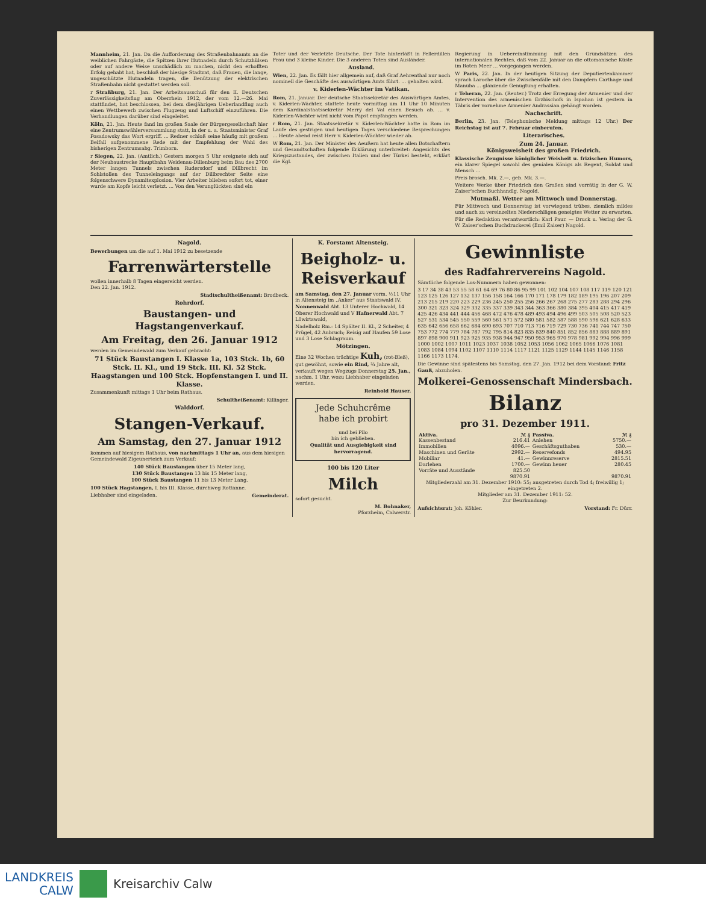Mannheim, 21. Jan. Da die Aufforderung des Straßenbahnamts an die weiblichen Fahrgäste, die Spitzen ihrer Hutnadeln durch Schutzhülsen oder auf andere Weise unschädlich zu machen, nicht den erhofften Erfolg gehabt hat, beschloß der hiesige Stadtrat, daß Frauen, die lange, ungeschützte Hutnadeln tragen, die Benützung der elektrischen Straßenbahn nicht gestattet werden soll.
r Straßburg, 21. Jan. Der Arbeitsausschuß für den II. Deutschen Zuverlässigkeitsflug am Oberrhein 1912, der vom 12.—26. Mai stattfindet, hat beschlossen, bei dem diesjährigen Ueberlandflug auch einen Wettbewerb zwischen Flugzeug und Luftschiff einzuführen. Die Verhandlungen darüber sind eingeleitet.
Köln, 21. Jan. Heute fand im großen Saale der Bürgergesellschaft hier eine Zentrumswählerversammlung statt, in der u. a. Staatsminister Graf Posadowsky das Wort ergriff. ... Redner schloß seine häufig mit großem Beifall aufgenommene Rede mit der Empfehlung der Wahl des bisherigen Zentrumsabg. Trimborn.
r Siegen, 22. Jan. (Amtlich.) Gestern morgen 5 Uhr ereignete sich auf der Neubaustrecke Hauptbahn Weidenau-Dillenburg beim Bau des 2700 Meter langen Tunnels zwischen Rudersdorf und Dillbrecht im Sohlstollen des Tunneleingangs auf der Dillbrechter Seite eine folgenschwere Dynamitexplosion. Vier Arbeiter blieben sofort tot, einer wurde am Kopfe leicht verletzt. ... Von den Verunglückten sind ein
Toter und der Verletzte Deutsche. Der Tote hinterläßt in Fellerdillen Frau und 3 kleine Kinder. Die 3 anderen Toten sind Ausländer.
Ausland.
Wien, 22. Jan. Es fällt hier allgemein auf, daß Graf Aehrenthal nur noch nominell die Geschäfte des auswärtigen Amts führt. ... gehalten wird.
v. Kiderlen-Wächter im Vatikan.
Rom, 21. Januar. Der deutsche Staatssekretär des Auswärtigen Amtes, v. Kiderlen-Wächter, stattete heute vormittag um 11 Uhr 10 Minuten dem Kardinalstaatssekretär Merry del Val einen Besuch ab. ... v. Kiderlen-Wächter wird nicht vom Papst empfangen werden.
r Rom, 21. Jan. Staatssekretär v. Kiderlen-Wächter hatte in Rom im Laufe des gestrigen und heutigen Tages verschiedene Besprechungen ... Heute abend reist Herr v. Kiderlen-Wächter wieder ab.
W Rom, 21. Jan. Der Minister des Aeußern hat heute allen Botschaftern und Gesandtschaften folgende Erklärung unterbreitet: Angesichts des Kriegszustandes, der zwischen Italien und der Türkei besteht, erklärt die Kgl.
Regierung in Uebereinstimmung mit den Grundsätzen des internationalen Rechtes, daß vom 22. Januar an die ottomanische Küste im Roten Meer ... vorgegangen werden.
W Paris, 22. Jan. In der heutigen Sitzung der Deputiertenkammer sprach Laroche über die Zwischenfälle mit den Dampfern Carthage und Manuba ... glänzende Genugtung erhalten.
r Teheran, 22. Jan. (Reuter.) Trotz der Erregung der Armenier und der Intervention des armenischen Erzbischofs in Ispahan ist gestern in Täbris der vornehme Armenier Andrassian gehängt worden.
Nachschrift.
Berlin, 23. Jan. (Telephonische Meldung mittags 12 Uhr.) Der Reichstag ist auf 7. Februar einberufen.
Literarisches.
Zum 24. Januar.
Königsweisheit des großen Friedrich.
Klassische Zeugnisse königlicher Weisheit u. frizischen Humors, ein klarer Spiegel sowohl des genialen Königs als Regent, Soldat und Mensch ...
Preis brosch. Mk. 2.—, geb. Mk. 3.—.
Weitere Werke über Friedrich den Großen sind vorrätig in der G. W. Zaiser'schen Buchhandlg. Nagold.
Mutmaßl. Wetter am Mittwoch und Donnerstag.
Für Mittwoch und Donnerstag ist vorwiegend trübes, ziemlich mildes und auch zu vereinzelten Niederschlägen geneigtes Wetter zu erwarten.
Für die Redaktion verantwortlich: Karl Paur. — Druck u. Verlag der G. W. Zaiser'schen Buchdruckerei (Emil Zaiser) Nagold.
Nagold.
Bewerbungen um die auf 1. Mai 1912 zu besetzende
Farrenwärterstelle
wollen innerhalb 8 Tagen eingereicht werden.
Den 22. Jan. 1912.
Stadtschultheißenamt: Brodbeck.
Rohrdorf.
Baustangen- und Hagstangenverkauf.
Am Freitag, den 26. Januar 1912
werden im Gemeindewald zum Verkauf gebracht:
71 Stück Baustangen I. Klasse 1a, 103 Stck. 1b, 60 Stck. II. Kl., und 19 Stck. III. Kl. 52 Stck. Haagstangen und 100 Stck. Hopfenstangen I. und II. Klasse.
Zusammenkunft mittags 1 Uhr beim Rathaus.
Schultheißenamt: Killinger.
Walddorf.
Stangen-Verkauf.
Am Samstag, den 27. Januar 1912
kommen auf hiesigem Rathaus, von nachmittags 1 Uhr an, aus dem hiesigen Gemeindewald Zigeunerteich zum Verkauf:
140 Stück Baustangen über 15 Meter lang,
130 Stück Baustangen 13 bis 15 Meter lang,
100 Stück Baustangen 11 bis 13 Meter Lang,
100 Stück Hagstangen, I. bis III. Klasse, durchweg Rottanne.
Liebhaber sind eingeladen. Gemeinderat.
K. Forstamt Altensteig.
Beigholz- u. Reisverkauf
am Samstag, den 27. Januar vorm. ½11 Uhr in Altensteig im „Anker" aus Staatswald IV. Nonnenwald Abt. 13 Unterer Hochwald, 14 Oberer Hochwald und V Hafnerwald Abt. 7 Löwirtswald,
Nadelholz Rm.: 14 Spälter II. Kl., 2 Scheiter, 4 Prügel, 42 Anbruch; Reisig auf Haufen 59 Lose und 3 Lose Schlagraum.
Mötzingen.
Eine 32 Wochen trächtige Kuh, (rot-Bleß), gut gewöhnt, sowie ein Rind, ¾ Jahre alt, verkauft wegen Wegzugs Donnerstag 25. Jan., nachm. 1 Uhr, wozu Liebhaber eingeladen werden.
Reinhold Hauser.
Jede Schuhcrême
habe ich probirt
und bei Pilo
bin ich geblieben.
Qualität und Ausgiebigkeit sind hervorragend.
100 bis 120 Liter
Milch
sofort gesucht.
M. Bohnaker,
Pforzheim, Calwerstr.
Gewinnliste
des Radfahrervereins Nagold.
Sämtliche folgende Los-Nummern haben gewonnen:
3 17 34 38 43 53 55 58 61 64 69 76 80 86 95 99 101 102 104 107 108 117 119 120 121 123 125 126 127 132 137 156 158 164 166 170 171 178 179 182 189 195 196 207 209 213 215 219 220 223 229 236 245 250 255 256 266 267 268 275 277 283 288 294 296 300 321 323 324 329 332 335 337 339 343 344 363 366 380 384 395 404 415 417 419 425 426 434 441 444 456 468 472 476 478 489 493 494 496 499 503 505 508 520 523 527 531 534 545 550 559 560 561 571 572 580 581 582 587 588 590 596 621 628 633 635 642 656 658 662 684 690 693 707 710 713 716 719 729 730 736 741 744 747 750 753 772 774 779 784 787 792 795 814 823 835 839 840 851 852 856 883 888 889 891 897 898 900 911 923 925 935 938 944 947 950 953 965 970 978 981 992 994 996 999 1000 1002 1007 1011 1023 1037 1038 1052 1053 1056 1062 1065 1066 1076 1081 1083 1084 1094 1102 1107 1110 1114 1117 1121 1125 1129 1144 1145 1146 1158 1166 1173 1174.
Die Gewinne sind spätestens bis Samstag, den 27. Jan. 1912 bei dem Vorstand: Fritz Gauß, abzuholen.
Molkerei-Genossenschaft Mindersbach.
Bilanz
pro 31. Dezember 1911.
| Aktiva. | ℳ ₰ | Passiva. | ℳ ₰ |
| --- | --- | --- | --- |
| Kassenbestand | 216.41 | Anlehen | 5750.— |
| Immobilien | 4096.— | Geschäftsguthaben | 530.— |
| Maschinen und Geräte | 2992.— | Reservefonds | 494.95 |
| Mobiliar | 41.— | Gewinnreserve | 2815.51 |
| Darlehen | 1700.— | Gewinn heuer | 280.45 |
| Vorräte und Ausstände | 825.50 | | |
| | 9870.91 | | 9870.91 |
Mitgliederzahl am 31. Dezember 1910: 55; ausgetreten durch Tod 4; freiwillig 1; eingetreten 2.
Mitglieder am 31. Dezember 1911: 52.
Zur Beurkundung:
Aufsichtsrat: Joh. Köhler. Vorstand: Fr. Dürr.
LANDKREIS
CALW
Kreisarchiv Calw